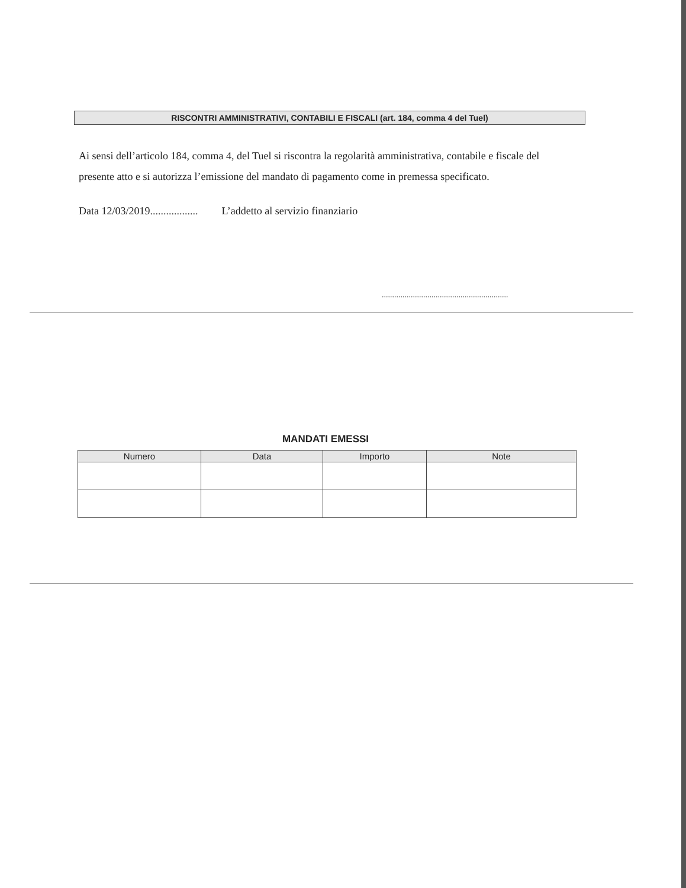RISCONTRI AMMINISTRATIVI, CONTABILI E FISCALI (art. 184, comma 4 del Tuel)
Ai sensi dell’articolo 184, comma 4, del Tuel si riscontra la regolarità amministrativa, contabile e fiscale del presente atto e si autorizza l’emissione del mandato di pagamento come in premessa specificato.
Data 12/03/2019.................. L’addetto al servizio finanziario
.............................................................
MANDATI EMESSI
| Numero | Data | Importo | Note |
| --- | --- | --- | --- |